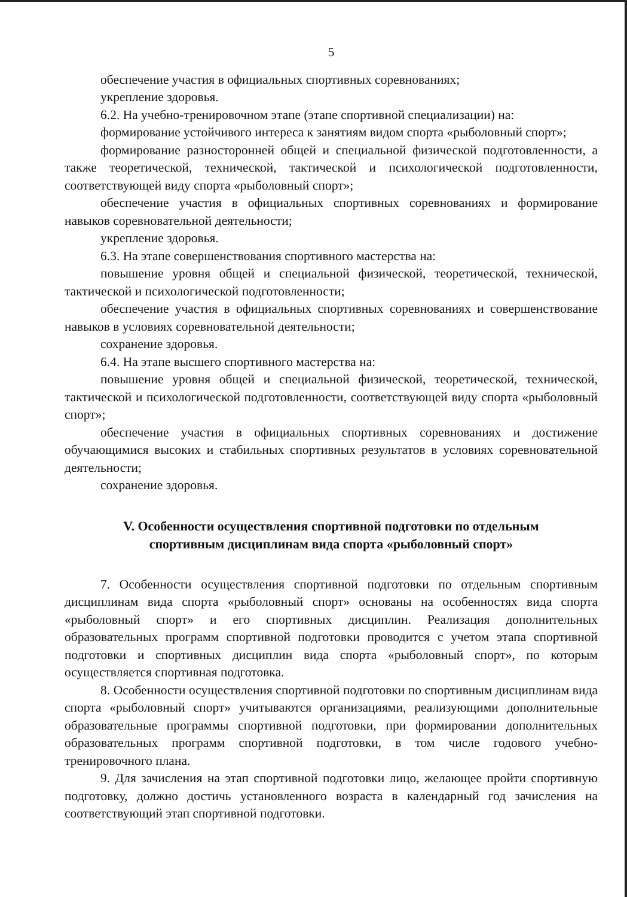5
обеспечение участия в официальных спортивных соревнованиях;
укрепление здоровья.
6.2. На учебно-тренировочном этапе (этапе спортивной специализации) на:
формирование устойчивого интереса к занятиям видом спорта «рыболовный спорт»;
формирование разносторонней общей и специальной физической подготовленности, а также теоретической, технической, тактической и психологической подготовленности, соответствующей виду спорта «рыболовный спорт»;
обеспечение участия в официальных спортивных соревнованиях и формирование навыков соревновательной деятельности;
укрепление здоровья.
6.3. На этапе совершенствования спортивного мастерства на:
повышение уровня общей и специальной физической, теоретической, технической, тактической и психологической подготовленности;
обеспечение участия в официальных спортивных соревнованиях и совершенствование навыков в условиях соревновательной деятельности;
сохранение здоровья.
6.4. На этапе высшего спортивного мастерства на:
повышение уровня общей и специальной физической, теоретической, технической, тактической и психологической подготовленности, соответствующей виду спорта «рыболовный спорт»;
обеспечение участия в официальных спортивных соревнованиях и достижение обучающимися высоких и стабильных спортивных результатов в условиях соревновательной деятельности;
сохранение здоровья.
V. Особенности осуществления спортивной подготовки по отдельным спортивным дисциплинам вида спорта «рыболовный спорт»
7. Особенности осуществления спортивной подготовки по отдельным спортивным дисциплинам вида спорта «рыболовный спорт» основаны на особенностях вида спорта «рыболовный спорт» и его спортивных дисциплин. Реализация дополнительных образовательных программ спортивной подготовки проводится с учетом этапа спортивной подготовки и спортивных дисциплин вида спорта «рыболовный спорт», по которым осуществляется спортивная подготовка.
8. Особенности осуществления спортивной подготовки по спортивным дисциплинам вида спорта «рыболовный спорт» учитываются организациями, реализующими дополнительные образовательные программы спортивной подготовки, при формировании дополнительных образовательных программ спортивной подготовки, в том числе годового учебно-тренировочного плана.
9. Для зачисления на этап спортивной подготовки лицо, желающее пройти спортивную подготовку, должно достичь установленного возраста в календарный год зачисления на соответствующий этап спортивной подготовки.